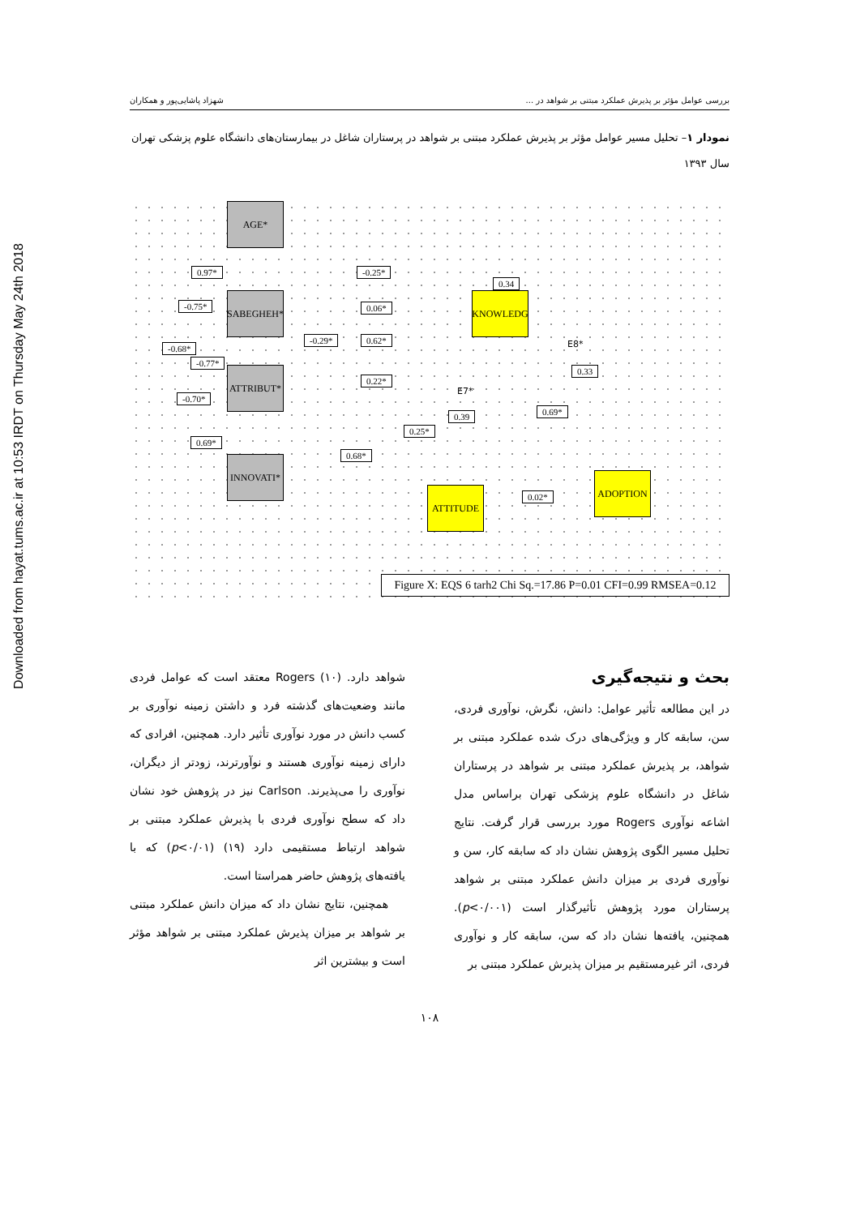Downloaded from hayat.tums.ac.ir at 10:53 IRDT on Thursday May 24th 2018
بررسی عوامل مؤثر بر پذیرش عملکرد مبتنی بر شواهد در ... شهزاد پاشایی‌پور و همکاران
نمودار ۱– تحلیل مسیر عوامل مؤثر بر پذیرش عملکرد مبتنی بر شواهد در پرستاران شاغل در بیمارستان‌های دانشگاه علوم پزشکی تهران سال ۱۳۹۳
AGE*
SABEGHEH*
ATTRIBUT*
INNOVATI*
KNOWLEDG
ATTITUDE
ADOPTION
0.97*
-0.75*
-0.68*
-0.77*
-0.70*
0.69*
-0.25*
0.06*
-0.29* 0.62*
0.22*
0.25*
0.68*
0.34
0.39 0.69*
0.33
0.02*
E7*
E8*
Figure X: EQS 6 tarh2 Chi Sq.=17.86 P=0.01 CFI=0.99 RMSEA=0.12
بحث و نتیجه‌گیری
در این مطالعه تأثیر عوامل: دانش، نگرش، نوآوری فردی، سن، سابقه کار و ویژگی‌های درک شده عملکرد مبتنی بر شواهد، بر پذیرش عملکرد مبتنی بر شواهد در پرستاران شاغل در دانشگاه علوم پزشکی تهران براساس مدل اشاعه نوآوری Rogers مورد بررسی قرار گرفت. نتایج تحلیل مسیر الگوی پژوهش نشان داد که سابقه کار، سن و نوآوری فردی بر میزان دانش عملکرد مبتنی بر شواهد پرستاران مورد پژوهش تأثیرگذار است (p<۰/۰۰۱). همچنین، یافته‌ها نشان داد که سن، سابقه کار و نوآوری فردی، اثر غیرمستقیم بر میزان پذیرش عملکرد مبتنی بر
شواهد دارد. Rogers (۱۰) معتقد است که عوامل فردی مانند وضعیت‌های گذشته فرد و داشتن زمینه نوآوری بر کسب دانش در مورد نوآوری تأثیر دارد. همچنین، افرادی که دارای زمینه نوآوری هستند و نوآورترند، زودتر از دیگران، نوآوری را می‌پذیرند. Carlson نیز در پژوهش خود نشان داد که سطح نوآوری فردی با پذیرش عملکرد مبتنی بر شواهد ارتباط مستقیمی دارد (۱۹) (p<۰/۰۱) که با یافته‌های پژوهش حاضر همراستا است.
همچنین، نتایج نشان داد که میزان دانش عملکرد مبتنی بر شواهد بر میزان پذیرش عملکرد مبتنی بر شواهد مؤثر است و بیشترین اثر
۱۰۸